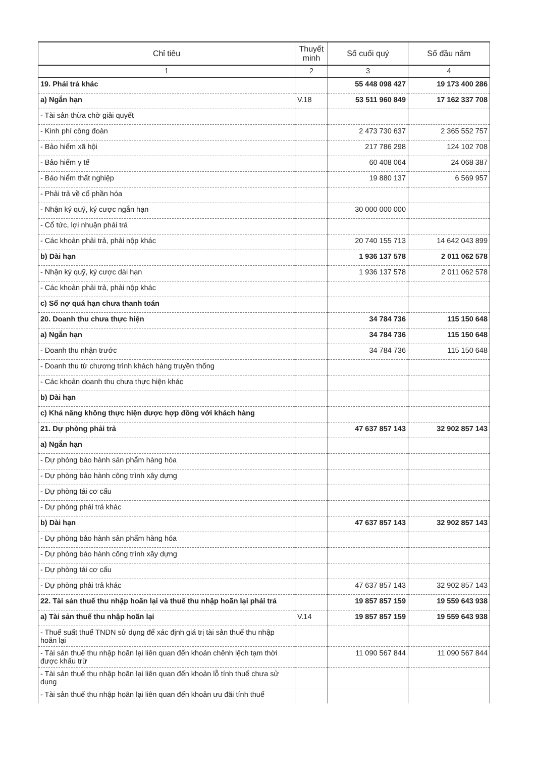| Chỉ tiêu | Thuyết minh | Số cuối quý | Số đầu năm |
| --- | --- | --- | --- |
| 1 | 2 | 3 | 4 |
| 19. Phải trả khác | | 55 448 098 427 | 19 173 400 286 |
| a) Ngắn hạn | V.18 | 53 511 960 849 | 17 162 337 708 |
| - Tài sản thừa chờ giải quyết | | | |
| - Kinh phí công đoàn | | 2 473 730 637 | 2 365 552 757 |
| - Bảo hiểm xã hội | | 217 786 298 | 124 102 708 |
| - Bảo hiểm y tế | | 60 408 064 | 24 068 387 |
| - Bảo hiểm thất nghiệp | | 19 880 137 | 6 569 957 |
| - Phải trả về cổ phần hóa | | | |
| - Nhận ký quỹ, ký cược ngắn hạn | | 30 000 000 000 | |
| - Cổ tức, lợi nhuận phải trả | | | |
| - Các khoản phải trả, phải nộp khác | | 20 740 155 713 | 14 642 043 899 |
| b) Dài hạn | | 1 936 137 578 | 2 011 062 578 |
| - Nhận ký quỹ, ký cược dài hạn | | 1 936 137 578 | 2 011 062 578 |
| - Các khoản phải trả, phải nộp khác | | | |
| c) Số nợ quá hạn chưa thanh toán | | | |
| 20. Doanh thu chưa thực hiện | | 34 784 736 | 115 150 648 |
| a) Ngắn hạn | | 34 784 736 | 115 150 648 |
| - Doanh thu nhận trước | | 34 784 736 | 115 150 648 |
| - Doanh thu từ chương trình khách hàng truyền thống | | | |
| - Các khoản doanh thu chưa thực hiện khác | | | |
| b) Dài hạn | | | |
| c) Khả năng không thực hiện được hợp đồng với khách hàng | | | |
| 21. Dự phòng phải trả | | 47 637 857 143 | 32 902 857 143 |
| a) Ngắn hạn | | | |
| - Dự phòng bảo hành sản phẩm hàng hóa | | | |
| - Dự phòng bảo hành công trình xây dựng | | | |
| - Dự phòng tái cơ cấu | | | |
| - Dự phòng phải trả khác | | | |
| b) Dài hạn | | 47 637 857 143 | 32 902 857 143 |
| - Dự phòng bảo hành sản phẩm hàng hóa | | | |
| - Dự phòng bảo hành công trình xây dựng | | | |
| - Dự phòng tái cơ cấu | | | |
| - Dự phòng phải trả khác | | 47 637 857 143 | 32 902 857 143 |
| 22. Tài sản thuế thu nhập hoãn lại và thuế thu nhập hoãn lại phải trả | | 19 857 857 159 | 19 559 643 938 |
| a) Tài sản thuế thu nhập hoãn lại | V.14 | 19 857 857 159 | 19 559 643 938 |
| - Thuế suất thuế TNDN sử dụng để xác định giá trị tài sản thuế thu nhập hoãn lại | | | |
| - Tài sản thuế thu nhập hoãn lại liên quan đến khoản chênh lệch tạm thời được khấu trừ | | 11 090 567 844 | 11 090 567 844 |
| - Tài sản thuế thu nhập hoãn lại liên quan đến khoản lỗ tính thuế chưa sử dụng | | | |
| - Tài sản thuế thu nhập hoãn lại liên quan đến khoản ưu đãi tính thuế | | | |